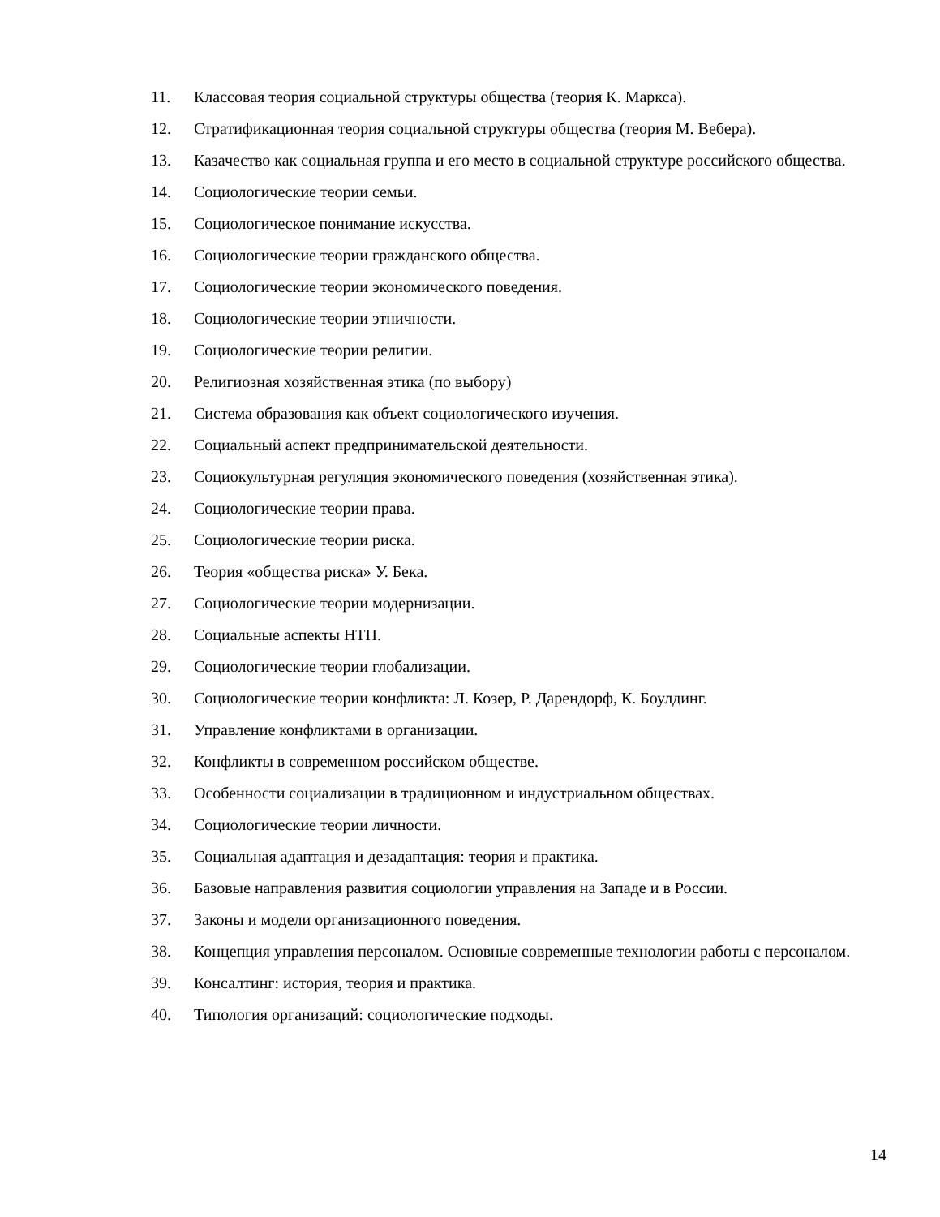11. Классовая теория социальной структуры общества (теория К. Маркса).
12. Стратификационная теория социальной структуры общества (теория М. Вебера).
13. Казачество как социальная группа и его место в социальной структуре российского общества.
14. Социологические теории семьи.
15. Социологическое понимание искусства.
16. Социологические теории гражданского общества.
17. Социологические теории экономического поведения.
18. Социологические теории этничности.
19. Социологические теории религии.
20. Религиозная хозяйственная этика (по выбору)
21. Система образования как объект социологического изучения.
22. Социальный аспект предпринимательской деятельности.
23. Социокультурная регуляция экономического поведения (хозяйственная этика).
24. Социологические теории права.
25. Социологические теории риска.
26. Теория «общества риска» У. Бека.
27. Социологические теории модернизации.
28. Социальные аспекты НТП.
29. Социологические теории глобализации.
30. Социологические теории конфликта: Л. Козер, Р. Дарендорф, К. Боулдинг.
31. Управление конфликтами в организации.
32. Конфликты в современном российском обществе.
33. Особенности социализации в традиционном и индустриальном обществах.
34. Социологические теории личности.
35. Социальная адаптация и дезадаптация: теория и практика.
36. Базовые направления развития социологии управления на Западе и в России.
37. Законы и модели организационного поведения.
38. Концепция управления персоналом. Основные современные технологии работы с персоналом.
39. Консалтинг: история, теория и практика.
40. Типология организаций: социологические подходы.
14